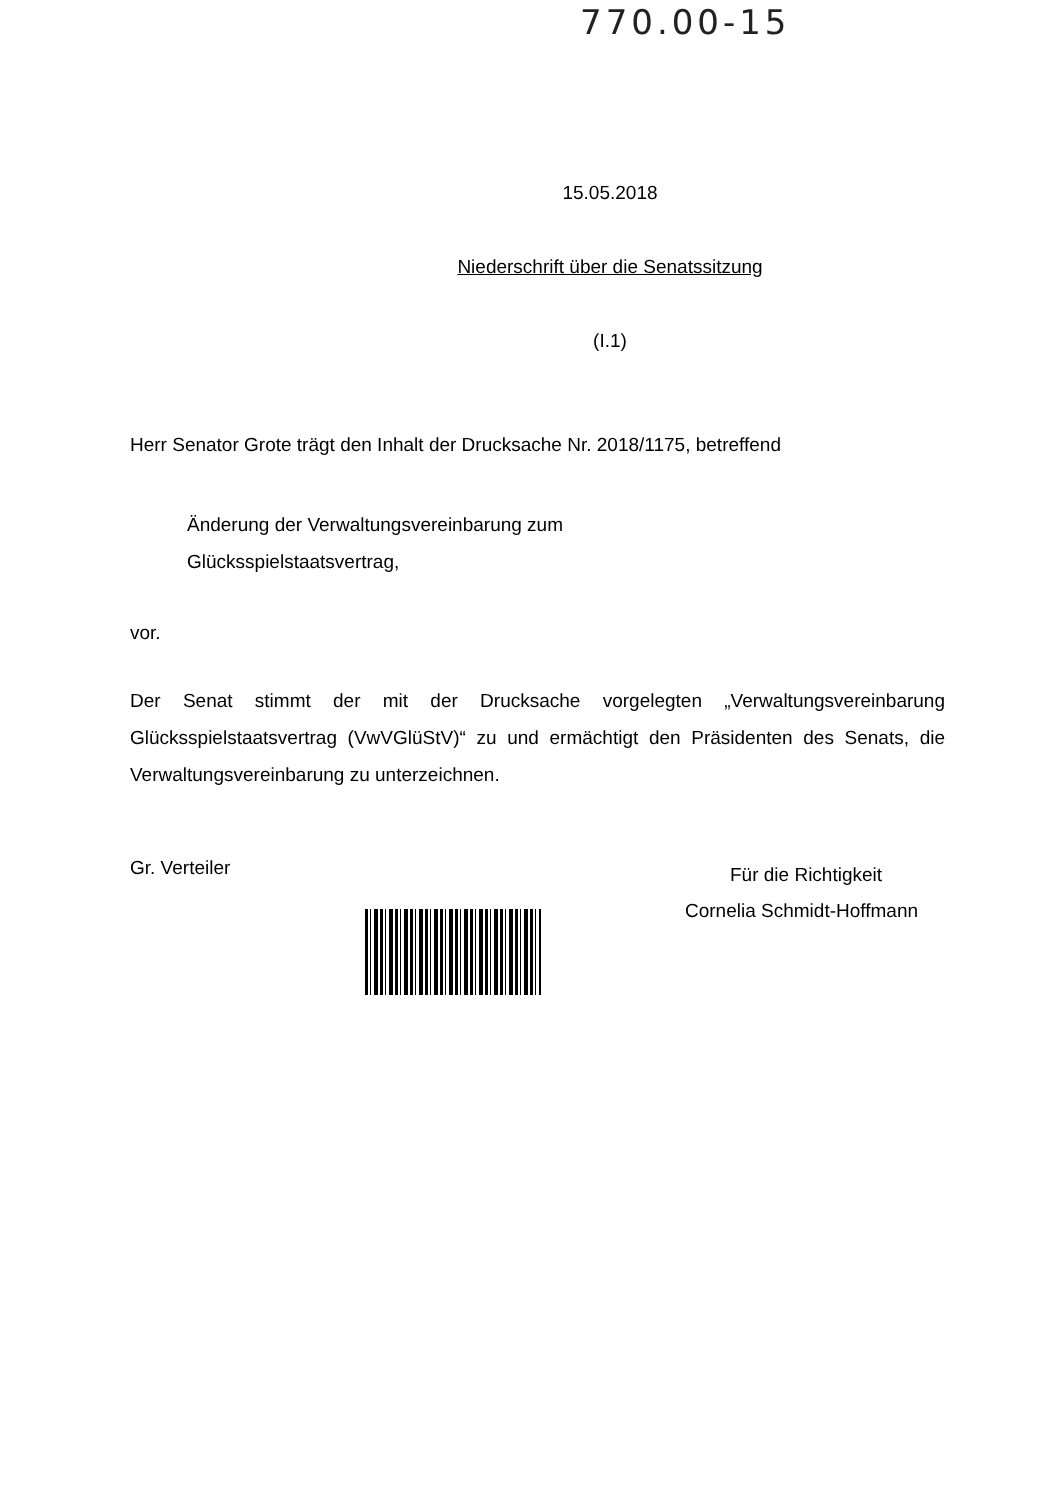770.00-15
15.05.2018
Niederschrift über die Senatssitzung
(I.1)
Herr Senator Grote trägt den Inhalt der Drucksache Nr. 2018/1175, betreffend
Änderung der Verwaltungsvereinbarung zum
Glücksspielstaatsvertrag,
vor.
Der Senat stimmt der mit der Drucksache vorgelegten „Verwaltungsvereinbarung Glücksspielstaatsvertrag (VwVGlüStV)“ zu und ermächtigt den Präsidenten des Senats, die Verwaltungsvereinbarung zu unterzeichnen.
Gr. Verteiler
Für die Richtigkeit
Cornelia Schmidt-Hoffmann